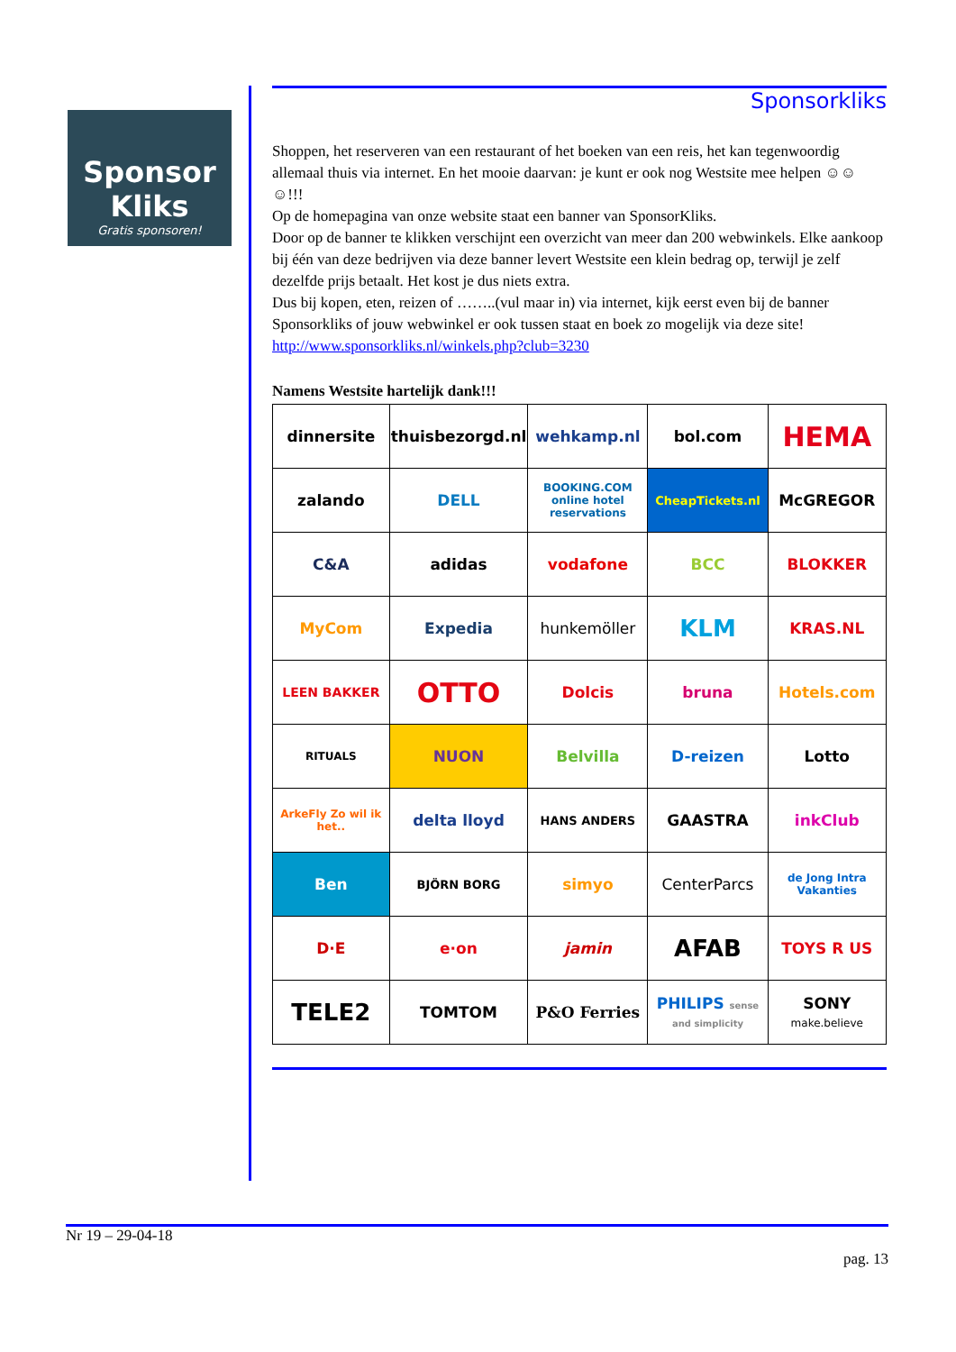Sponsor
Kliks
Gratis sponsoren!
Sponsorkliks
Shoppen, het reserveren van een restaurant of het boeken van een reis, het kan tegenwoordig allemaal thuis via internet. En het mooie daarvan: je kunt er ook nog Westsite mee helpen ☺☺☺!!!
Op de homepagina van onze website staat een banner van SponsorKliks.
Door op de banner te klikken verschijnt een overzicht van meer dan 200 webwinkels. Elke aankoop bij één van deze bedrijven via deze banner levert Westsite een klein bedrag op, terwijl je zelf dezelfde prijs betaalt. Het kost je dus niets extra.
Dus bij kopen, eten, reizen of ……..(vul maar in) via internet, kijk eerst even bij de banner Sponsorkliks of jouw webwinkel er ook tussen staat en boek zo mogelijk via deze site! http://www.sponsorkliks.nl/winkels.php?club=3230
Namens Westsite hartelijk dank!!!
| dinnersite | thuisbezorgd.nl | wehkamp.nl | bol.com | HEMA |
| zalando | DELL | BOOKING.COM online hotel reservations | CheapTickets.nl | McGREGOR |
| C&A | adidas | vodafone | BCC | BLOKKER |
| MyCom | Expedia | hunkemöller | KLM | KRAS.NL |
| LEEN BAKKER | OTTO | Dolcis | bruna | Hotels.com |
| RITUALS | NUON | Belvilla | D-reizen | Lotto |
| ArkeFly Zo wil ik het.. | delta lloyd | HANS ANDERS | GAASTRA | inkClub |
| Ben | BJÖRN BORG | simyo | CenterParcs | de Jong Intra Vakanties |
| D·E | e·on | jamin | AFAB | TOYS R US |
| TELE2 | TOMTOM | P&O Ferries | PHILIPS sense and simplicity | SONY make.believe |
Nr 19 – 29-04-18
pag. 13